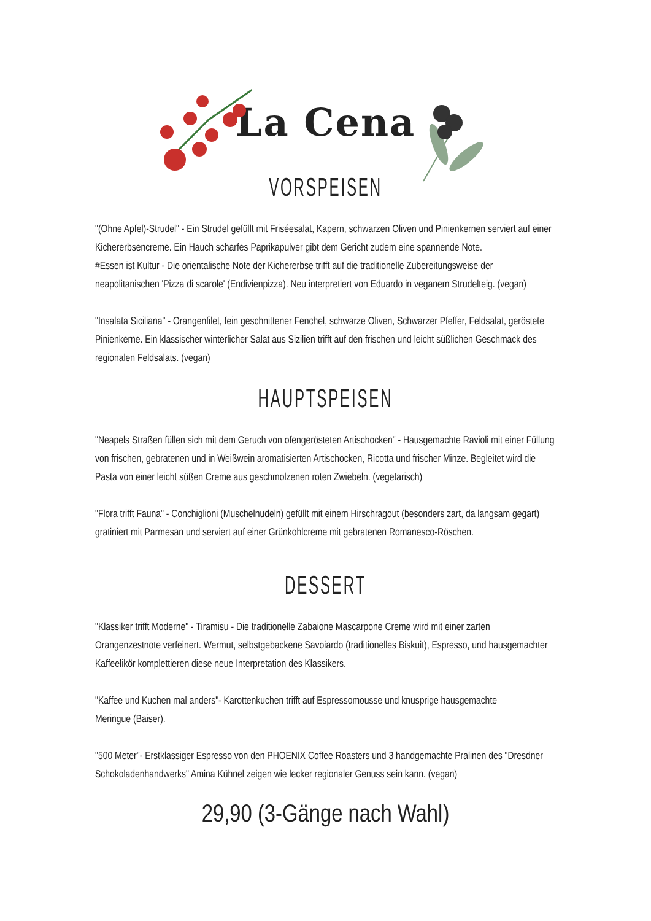La Cena
VORSPEISEN
"(Ohne Apfel)-Strudel" - Ein Strudel gefüllt mit Friséesalat, Kapern, schwarzen Oliven und Pinienkernen serviert auf einer Kichererbsencreme. Ein Hauch scharfes Paprikapulver gibt dem Gericht zudem eine spannende Note.
#Essen ist Kultur - Die orientalische Note der Kichererbse trifft auf die traditionelle Zubereitungsweise der neapolitanischen 'Pizza di scarole' (Endivienpizza). Neu interpretiert von Eduardo in veganem Strudelteig. (vegan)
"Insalata Siciliana" - Orangenfilet, fein geschnittener Fenchel, schwarze Oliven, Schwarzer Pfeffer, Feldsalat, geröstete Pinienkerne. Ein klassischer winterlicher Salat aus Sizilien trifft auf den frischen und leicht süßlichen Geschmack des regionalen Feldsalats. (vegan)
HAUPTSPEISEN
"Neapels Straßen füllen sich mit dem Geruch von ofengerösteten Artischocken" - Hausgemachte Ravioli mit einer Füllung von frischen, gebratenen und in Weißwein aromatisierten Artischocken, Ricotta und frischer Minze. Begleitet wird die Pasta von einer leicht süßen Creme aus geschmolzenen roten Zwiebeln. (vegetarisch)
"Flora trifft Fauna" - Conchiglioni (Muschelnudeln) gefüllt mit einem Hirschragout (besonders zart, da langsam gegart) gratiniert mit Parmesan und serviert auf einer Grünkohlcreme mit gebratenen Romanesco-Röschen.
DESSERT
"Klassiker trifft Moderne" - Tiramisu - Die traditionelle Zabaione Mascarpone Creme wird mit einer zarten Orangenzestnote verfeinert. Wermut, selbstgebackene Savoiardo (traditionelles Biskuit), Espresso, und hausgemachter Kaffeelikör komplettieren diese neue Interpretation des Klassikers.
"Kaffee und Kuchen mal anders"- Karottenkuchen trifft auf Espressomousse und knusprige hausgemachte
Meringue (Baiser).
"500 Meter"- Erstklassiger Espresso von den PHOENIX Coffee Roasters und 3 handgemachte Pralinen des "Dresdner Schokoladenhandwerks" Amina Kühnel zeigen wie lecker regionaler Genuss sein kann. (vegan)
29,90 (3-Gänge nach Wahl)